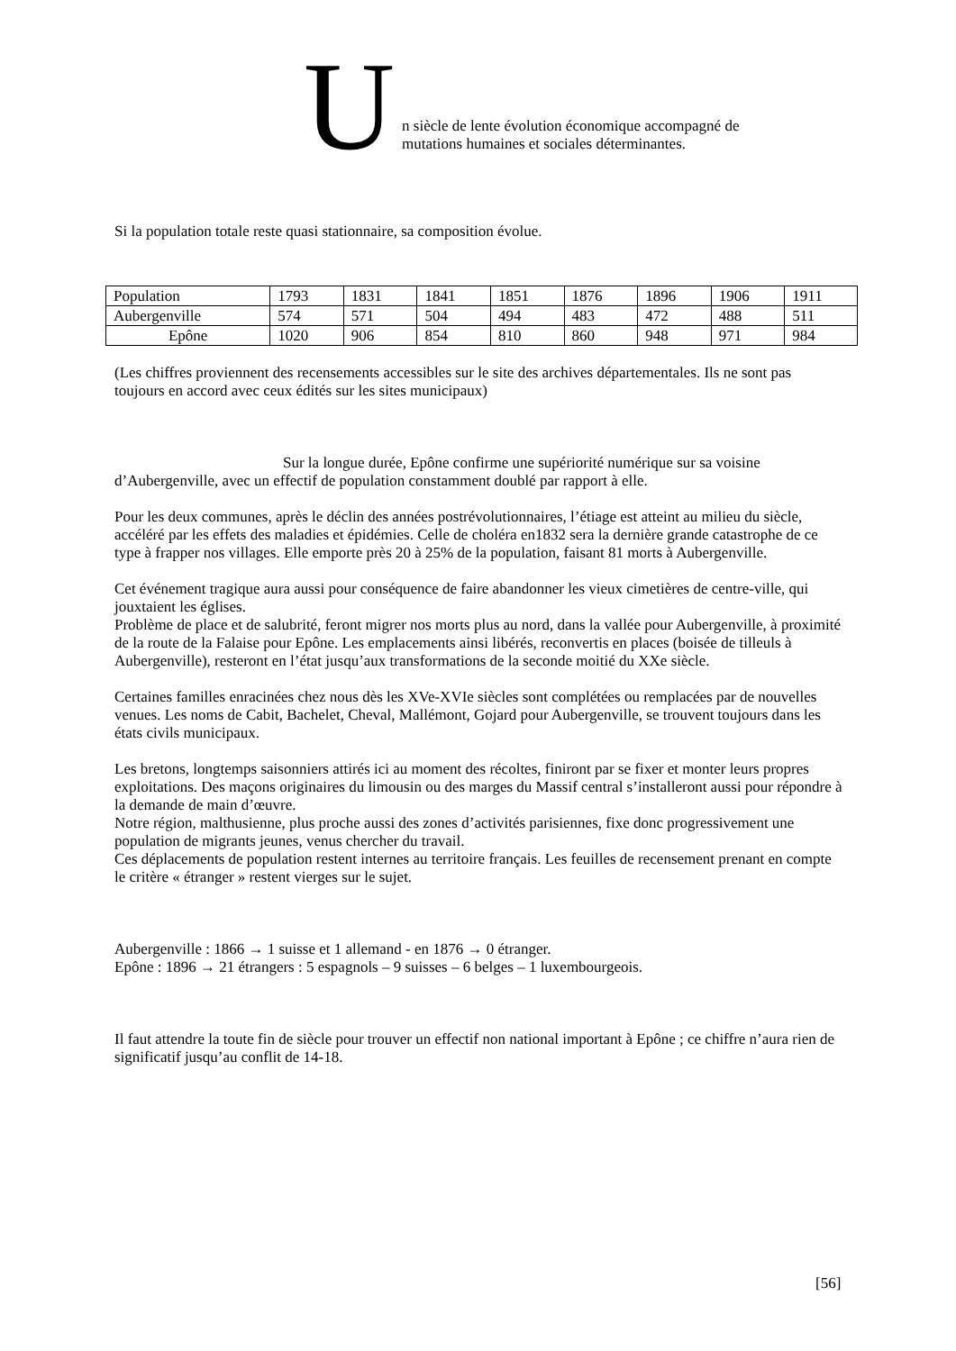U
n siècle de lente évolution économique accompagné de
mutations humaines et sociales déterminantes.
Si la population totale reste quasi stationnaire, sa composition évolue.
| Population | 1793 | 1831 | 1841 | 1851 | 1876 | 1896 | 1906 | 1911 |
| Aubergenville | 574 | 571 | 504 | 494 | 483 | 472 | 488 | 511 |
| Epône | 1020 | 906 | 854 | 810 | 860 | 948 | 971 | 984 |
(Les chiffres proviennent des recensements accessibles sur le site des archives départementales. Ils ne sont pas toujours en accord avec ceux édités sur les sites municipaux)
Sur la longue durée, Epône confirme une supériorité numérique sur sa voisine d’Aubergenville, avec un effectif de population constamment doublé par rapport à elle.
Pour les deux communes, après le déclin des années postrévolutionnaires, l’étiage est atteint au milieu du siècle, accéléré par les effets des maladies et épidémies. Celle de choléra en1832 sera la dernière grande catastrophe de ce type à frapper nos villages. Elle emporte près 20 à 25% de la population, faisant 81 morts à Aubergenville.
Cet événement tragique aura aussi pour conséquence de faire abandonner les vieux cimetières de centre-ville, qui jouxtaient les églises.
Problème de place et de salubrité, feront migrer nos morts plus au nord, dans la vallée pour Aubergenville, à proximité de la route de la Falaise pour Epône. Les emplacements ainsi libérés, reconvertis en places (boisée de tilleuls à Aubergenville), resteront en l’état jusqu’aux transformations de la seconde moitié du XXe siècle.
Certaines familles enracinées chez nous dès les XVe-XVIe siècles sont complétées ou remplacées par de nouvelles venues. Les noms de Cabit, Bachelet, Cheval, Mallémont, Gojard pour Aubergenville, se trouvent toujours dans les états civils municipaux.
Les bretons, longtemps saisonniers attirés ici au moment des récoltes, finiront par se fixer et monter leurs propres exploitations. Des maçons originaires du limousin ou des marges du Massif central s’installeront aussi pour répondre à la demande de main d’œuvre.
Notre région, malthusienne, plus proche aussi des zones d’activités parisiennes, fixe donc progressivement une population de migrants jeunes, venus chercher du travail.
Ces déplacements de population restent internes au territoire français. Les feuilles de recensement prenant en compte le critère « étranger » restent vierges sur le sujet.
Aubergenville : 1866 → 1 suisse et 1 allemand - en 1876 → 0 étranger.
Epône : 1896 → 21 étrangers : 5 espagnols – 9 suisses – 6 belges – 1 luxembourgeois.
Il faut attendre la toute fin de siècle pour trouver un effectif non national important à Epône ; ce chiffre n’aura rien de significatif jusqu’au conflit de 14-18.
[56]